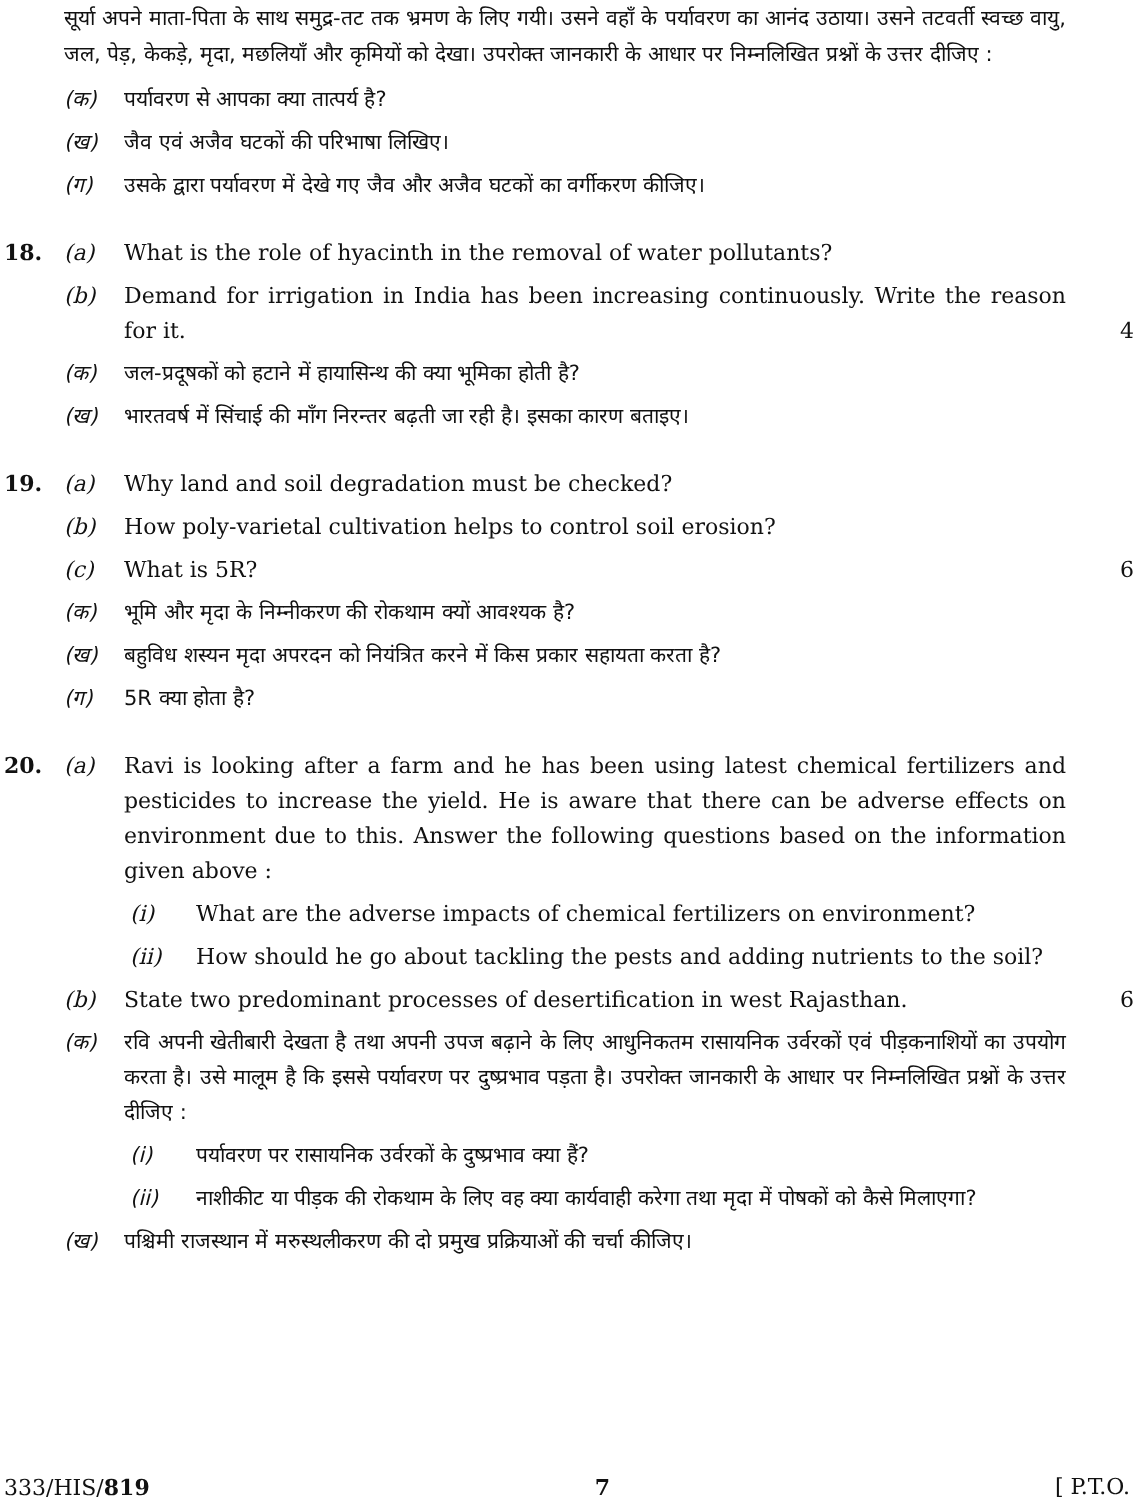सूर्या अपने माता-पिता के साथ समुद्र-तट तक भ्रमण के लिए गयी। उसने वहाँ के पर्यावरण का आनंद उठाया। उसने तटवर्ती स्वच्छ वायु, जल, पेड़, केकड़े, मृदा, मछलियाँ और कृमियों को देखा। उपरोक्त जानकारी के आधार पर निम्नलिखित प्रश्नों के उत्तर दीजिए :
(क) पर्यावरण से आपका क्या तात्पर्य है?
(ख) जैव एवं अजैव घटकों की परिभाषा लिखिए।
(ग) उसके द्वारा पर्यावरण में देखे गए जैव और अजैव घटकों का वर्गीकरण कीजिए।
18. (a) What is the role of hyacinth in the removal of water pollutants?
(b) Demand for irrigation in India has been increasing continuously. Write the reason for it. 4
(क) जल-प्रदूषकों को हटाने में हायासिन्थ की क्या भूमिका होती है?
(ख) भारतवर्ष में सिंचाई की माँग निरन्तर बढ़ती जा रही है। इसका कारण बताइए।
19. (a) Why land and soil degradation must be checked?
(b) How poly-varietal cultivation helps to control soil erosion?
(c) What is 5R? 6
(क) भूमि और मृदा के निम्नीकरण की रोकथाम क्यों आवश्यक है?
(ख) बहुविध शस्यन मृदा अपरदन को नियंत्रित करने में किस प्रकार सहायता करता है?
(ग) 5R क्या होता है?
20. (a) Ravi is looking after a farm and he has been using latest chemical fertilizers and pesticides to increase the yield. He is aware that there can be adverse effects on environment due to this. Answer the following questions based on the information given above :
(i) What are the adverse impacts of chemical fertilizers on environment?
(ii) How should he go about tackling the pests and adding nutrients to the soil?
(b) State two predominant processes of desertification in west Rajasthan. 6
(क) रवि अपनी खेतीबारी देखता है तथा अपनी उपज बढ़ाने के लिए आधुनिकतम रासायनिक उर्वरकों एवं पीड़कनाशियों का उपयोग करता है। उसे मालूम है कि इससे पर्यावरण पर दुष्प्रभाव पड़ता है। उपरोक्त जानकारी के आधार पर निम्नलिखित प्रश्नों के उत्तर दीजिए :
(i) पर्यावरण पर रासायनिक उर्वरकों के दुष्प्रभाव क्या हैं?
(ii) नाशीकीट या पीड़क की रोकथाम के लिए वह क्या कार्यवाही करेगा तथा मृदा में पोषकों को कैसे मिलाएगा?
(ख) पश्चिमी राजस्थान में मरुस्थलीकरण की दो प्रमुख प्रक्रियाओं की चर्चा कीजिए।
333/HIS/819 7 [ P.T.O.